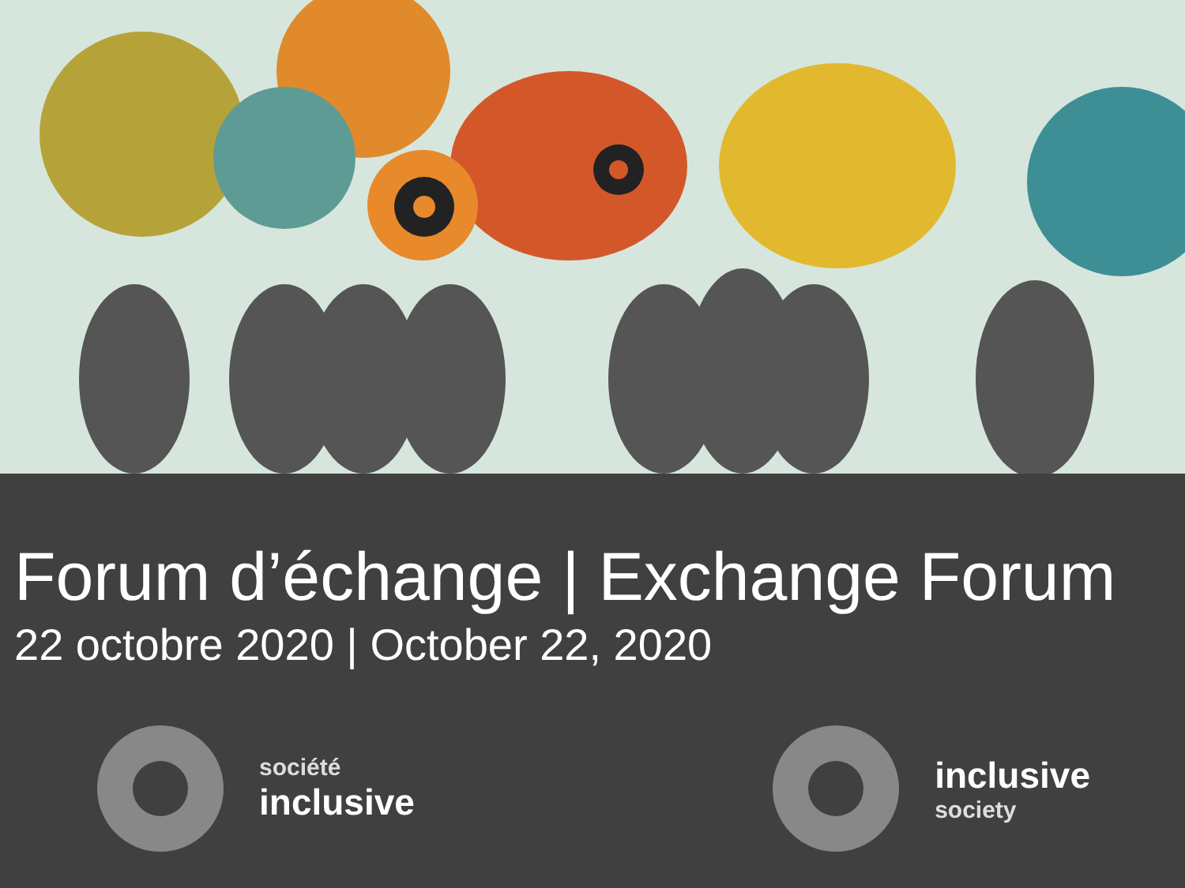Forum d’échange | Exchange Forum
22 octobre 2020 | October 22, 2020
société
inclusive
inclusive
society